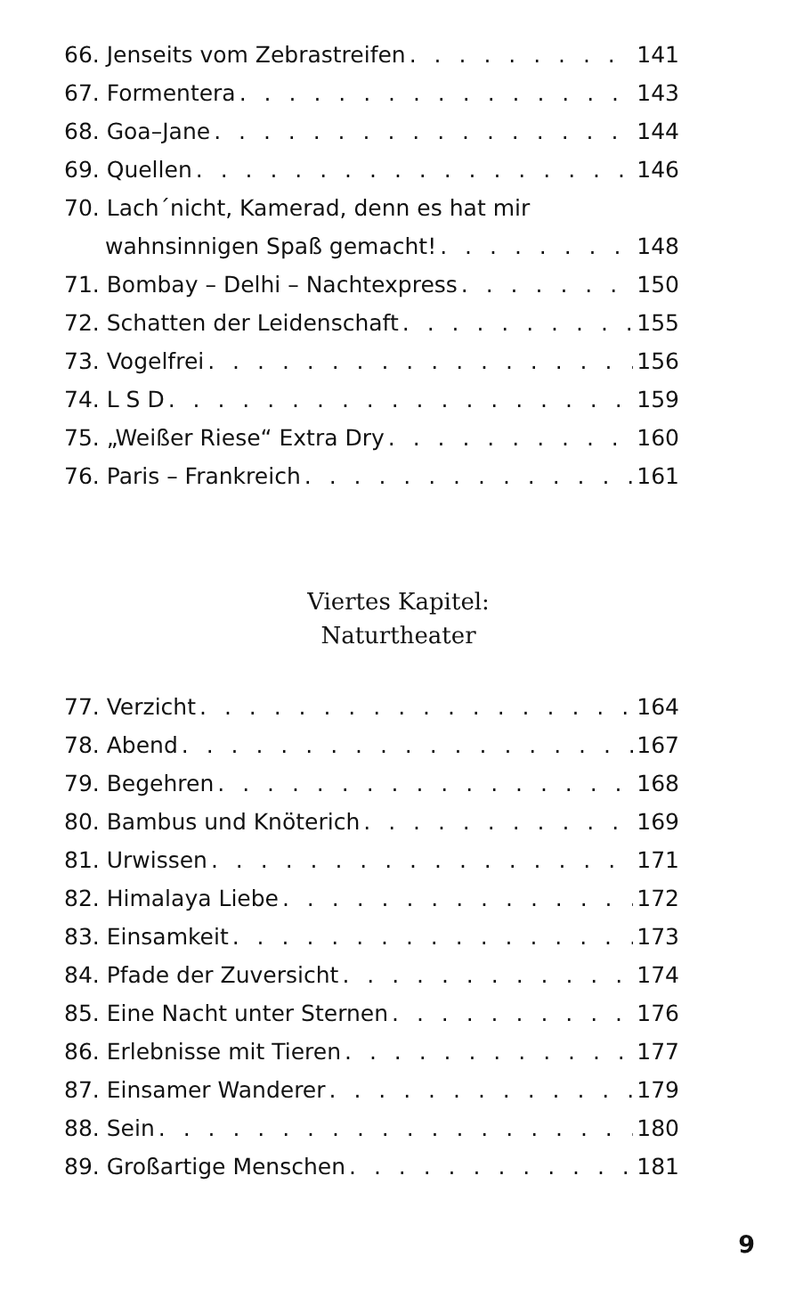66. Jenseits vom Zebrastreifen 141
67. Formentera 143
68. Goa–Jane 144
69. Quellen 146
70. Lach´nicht, Kamerad, denn es hat mir
wahnsinnigen Spaß gemacht! 148
71. Bombay – Delhi – Nachtexpress 150
72. Schatten der Leidenschaft 155
73. Vogelfrei 156
74. L S D 159
75. „Weißer Riese“ Extra Dry 160
76. Paris – Frankreich 161
Viertes Kapitel:
Naturtheater
77. Verzicht 164
78. Abend 167
79. Begehren 168
80. Bambus und Knöterich 169
81. Urwissen 171
82. Himalaya Liebe 172
83. Einsamkeit 173
84. Pfade der Zuversicht 174
85. Eine Nacht unter Sternen 176
86. Erlebnisse mit Tieren 177
87. Einsamer Wanderer 179
88. Sein 180
89. Großartige Menschen 181
9